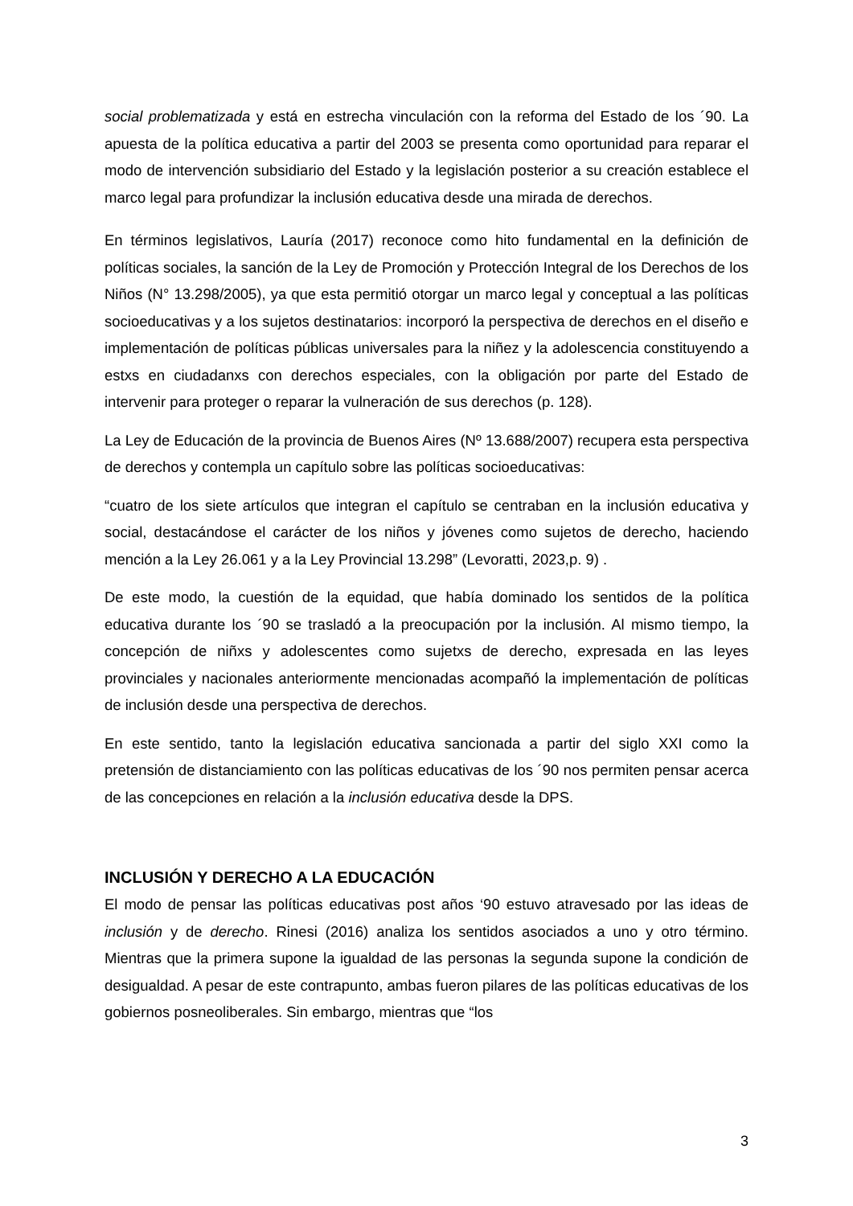social problematizada y está en estrecha vinculación con la reforma del Estado de los ´90. La apuesta de la política educativa a partir del 2003 se presenta como oportunidad para reparar el modo de intervención subsidiario del Estado y la legislación posterior a su creación establece el marco legal para profundizar la inclusión educativa desde una mirada de derechos.
En términos legislativos, Lauría (2017) reconoce como hito fundamental en la definición de políticas sociales, la sanción de la Ley de Promoción y Protección Integral de los Derechos de los Niños (N° 13.298/2005), ya que esta permitió otorgar un marco legal y conceptual a las políticas socioeducativas y a los sujetos destinatarios: incorporó la perspectiva de derechos en el diseño e implementación de políticas públicas universales para la niñez y la adolescencia constituyendo a estxs en ciudadanxs con derechos especiales, con la obligación por parte del Estado de intervenir para proteger o reparar la vulneración de sus derechos (p. 128).
La Ley de Educación de la provincia de Buenos Aires (Nº 13.688/2007) recupera esta perspectiva de derechos y contempla un capítulo sobre las políticas socioeducativas:
“cuatro de los siete artículos que integran el capítulo se centraban en la inclusión educativa y social, destacándose el carácter de los niños y jóvenes como sujetos de derecho, haciendo mención a la Ley 26.061 y a la Ley Provincial 13.298” (Levoratti, 2023,p. 9) .
De este modo, la cuestión de la equidad, que había dominado los sentidos de la política educativa durante los ´90 se trasladó a la preocupación por la inclusión. Al mismo tiempo, la concepción de niñxs y adolescentes como sujetxs de derecho, expresada en las leyes provinciales y nacionales anteriormente mencionadas acompañó la implementación de políticas de inclusión desde una perspectiva de derechos.
En este sentido, tanto la legislación educativa sancionada a partir del siglo XXI como la pretensión de distanciamiento con las políticas educativas de los ´90 nos permiten pensar acerca de las concepciones en relación a la inclusión educativa desde la DPS.
INCLUSIÓN Y DERECHO A LA EDUCACIÓN
El modo de pensar las políticas educativas post años ‘90 estuvo atravesado por las ideas de inclusión y de derecho. Rinesi (2016) analiza los sentidos asociados a uno y otro término. Mientras que la primera supone la igualdad de las personas la segunda supone la condición de desigualdad. A pesar de este contrapunto, ambas fueron pilares de las políticas educativas de los gobiernos posneoliberales. Sin embargo, mientras que “los
3